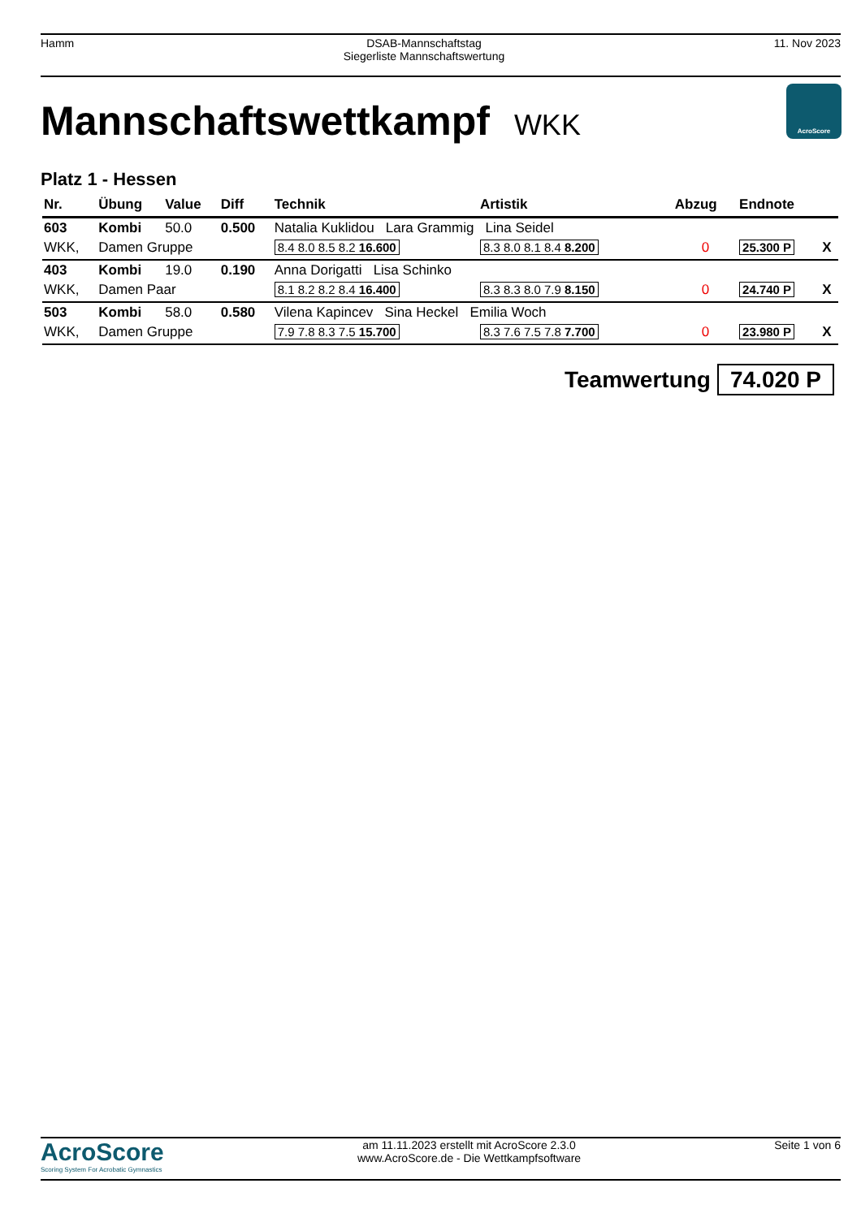Hamm DSAB-Mannschaftstag
Siegerliste Mannschaftswertung
11. Nov 2023
Mannschaftswettkampf WKK
AcroScore
Platz 1 - Hessen
| Nr. | Übung | Value | Diff | Technik | Artistik | Abzug | Endnote | |
| --- | --- | --- | --- | --- | --- | --- | --- | --- |
| 603 | Kombi | 50.0 | 0.500 | Natalia Kuklidou Lara Grammig Lina Seidel | | | | |
| WKK, | Damen Gruppe | | | 8.4 8.0 8.5 8.2 16.600 | 8.3 8.0 8.1 8.4 8.200 | 0 | 25.300 P | X |
| 403 | Kombi | 19.0 | 0.190 | Anna Dorigatti Lisa Schinko | | | | |
| WKK, | Damen Paar | | | 8.1 8.2 8.2 8.4 16.400 | 8.3 8.3 8.0 7.9 8.150 | 0 | 24.740 P | X |
| 503 | Kombi | 58.0 | 0.580 | Vilena Kapincev Sina Heckel Emilia Woch | | | | |
| WKK, | Damen Gruppe | | | 7.9 7.8 8.3 7.5 15.700 | 8.3 7.6 7.5 7.8 7.700 | 0 | 23.980 P | X |
Teamwertung 74.020 P
AcroScore
Scoring System For Acrobatic Gymnastics
am 11.11.2023 erstellt mit AcroScore 2.3.0
www.AcroScore.de - Die Wettkampfsoftware
Seite 1 von 6